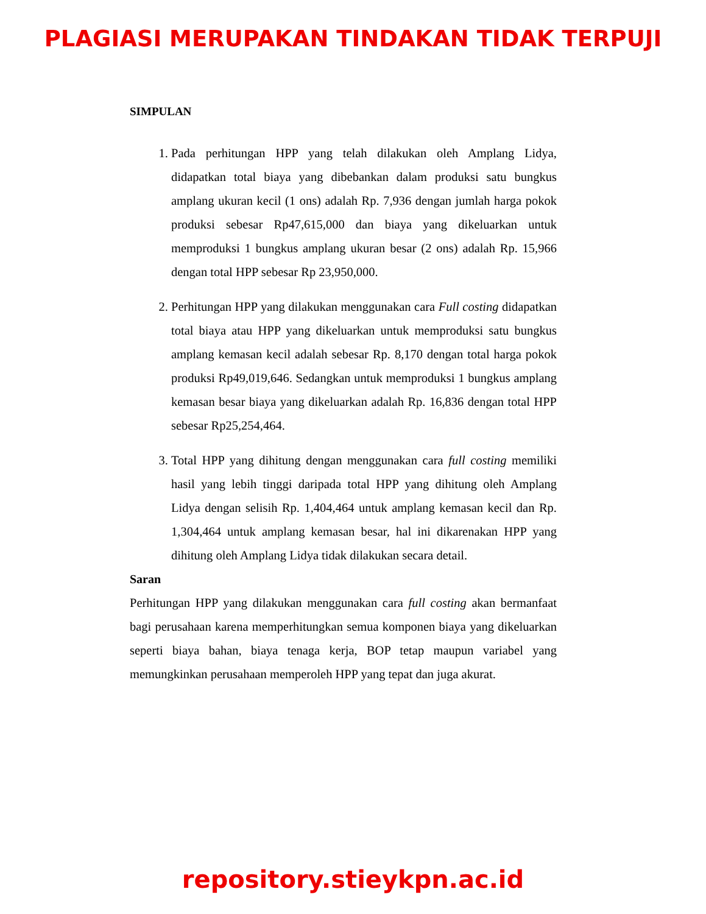PLAGIASI MERUPAKAN TINDAKAN TIDAK TERPUJI
SIMPULAN
1. Pada perhitungan HPP yang telah dilakukan oleh Amplang Lidya, didapatkan total biaya yang dibebankan dalam produksi satu bungkus amplang ukuran kecil (1 ons) adalah Rp. 7,936 dengan jumlah harga pokok produksi sebesar Rp47,615,000 dan biaya yang dikeluarkan untuk memproduksi 1 bungkus amplang ukuran besar (2 ons) adalah Rp. 15,966 dengan total HPP sebesar Rp 23,950,000.
2. Perhitungan HPP yang dilakukan menggunakan cara Full costing didapatkan total biaya atau HPP yang dikeluarkan untuk memproduksi satu bungkus amplang kemasan kecil adalah sebesar Rp. 8,170 dengan total harga pokok produksi Rp49,019,646. Sedangkan untuk memproduksi 1 bungkus amplang kemasan besar biaya yang dikeluarkan adalah Rp. 16,836 dengan total HPP sebesar Rp25,254,464.
3. Total HPP yang dihitung dengan menggunakan cara full costing memiliki hasil yang lebih tinggi daripada total HPP yang dihitung oleh Amplang Lidya dengan selisih Rp. 1,404,464 untuk amplang kemasan kecil dan Rp. 1,304,464 untuk amplang kemasan besar, hal ini dikarenakan HPP yang dihitung oleh Amplang Lidya tidak dilakukan secara detail.
Saran
Perhitungan HPP yang dilakukan menggunakan cara full costing akan bermanfaat bagi perusahaan karena memperhitungkan semua komponen biaya yang dikeluarkan seperti biaya bahan, biaya tenaga kerja, BOP tetap maupun variabel yang memungkinkan perusahaan memperoleh HPP yang tepat dan juga akurat.
repository.stieykpn.ac.id